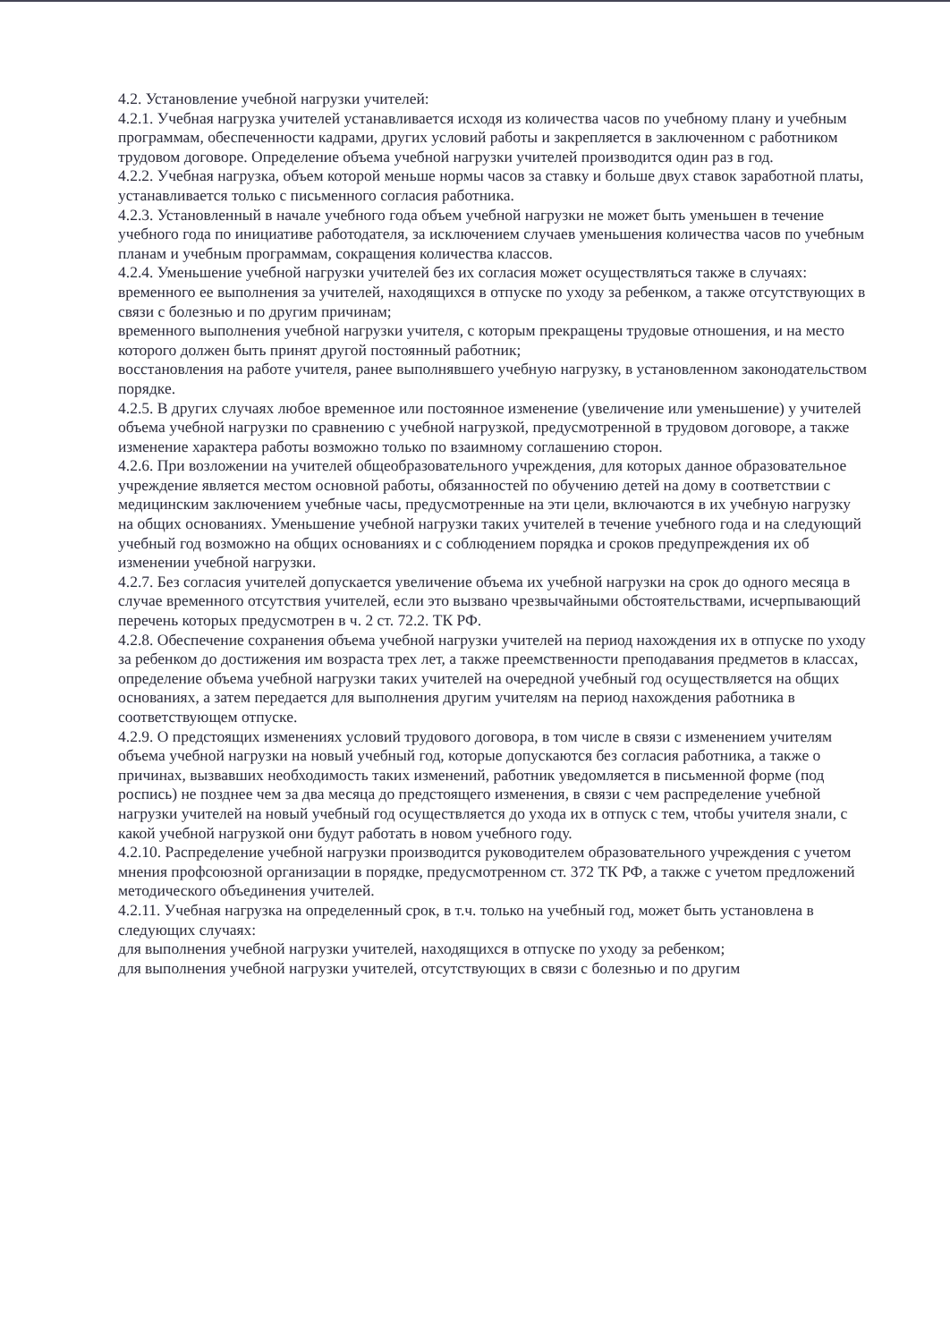4.2. Установление учебной нагрузки учителей:
4.2.1. Учебная нагрузка учителей устанавливается исходя из количества часов по учебному плану и учебным программам, обеспеченности кадрами, других условий работы и закрепляется в заключенном с работником трудовом договоре. Определение объема учебной нагрузки учителей производится один раз в год.
4.2.2. Учебная нагрузка, объем которой меньше нормы часов за ставку и больше двух ставок заработной платы, устанавливается только с письменного согласия работника.
4.2.3. Установленный в начале учебного года объем учебной нагрузки не может быть уменьшен в течение учебного года по инициативе работодателя, за исключением случаев уменьшения количества часов по учебным планам и учебным программам, сокращения количества классов.
4.2.4. Уменьшение учебной нагрузки учителей без их согласия может осуществляться также в случаях:
временного ее выполнения за учителей, находящихся в отпуске по уходу за ребенком, а также отсутствующих в связи с болезнью и по другим причинам;
временного выполнения учебной нагрузки учителя, с которым прекращены трудовые отношения, и на место которого должен быть принят другой постоянный работник;
восстановления на работе учителя, ранее выполнявшего учебную нагрузку, в установленном законодательством порядке.
4.2.5. В других случаях любое временное или постоянное изменение (увеличение или уменьшение) у учителей объема учебной нагрузки по сравнению с учебной нагрузкой, предусмотренной в трудовом договоре, а также изменение характера работы возможно только по взаимному соглашению сторон.
4.2.6. При возложении на учителей общеобразовательного учреждения, для которых данное образовательное учреждение является местом основной работы, обязанностей по обучению детей на дому в соответствии с медицинским заключением учебные часы, предусмотренные на эти цели, включаются в их учебную нагрузку на общих основаниях. Уменьшение учебной нагрузки таких учителей в течение учебного года и на следующий учебный год возможно на общих основаниях и с соблюдением порядка и сроков предупреждения их об изменении учебной нагрузки.
4.2.7. Без согласия учителей допускается увеличение объема их учебной нагрузки на срок до одного месяца в случае временного отсутствия учителей, если это вызвано чрезвычайными обстоятельствами, исчерпывающий перечень которых предусмотрен в ч. 2 ст. 72.2. ТК РФ.
4.2.8. Обеспечение сохранения объема учебной нагрузки учителей на период нахождения их в отпуске по уходу за ребенком до достижения им возраста трех лет, а также преемственности преподавания предметов в классах, определение объема учебной нагрузки таких учителей на очередной учебный год осуществляется на общих основаниях, а затем передается для выполнения другим учителям на период нахождения работника в соответствующем отпуске.
4.2.9. О предстоящих изменениях условий трудового договора, в том числе в связи с изменением учителям объема учебной нагрузки на новый учебный год, которые допускаются без согласия работника, а также о причинах, вызвавших необходимость таких изменений, работник уведомляется в письменной форме (под роспись) не позднее чем за два месяца до предстоящего изменения, в связи с чем распределение учебной нагрузки учителей на новый учебный год осуществляется до ухода их в отпуск с тем, чтобы учителя знали, с какой учебной нагрузкой они будут работать в новом учебного году.
4.2.10. Распределение учебной нагрузки производится руководителем образовательного учреждения с учетом мнения профсоюзной организации в порядке, предусмотренном ст. 372 ТК РФ, а также с учетом предложений методического объединения учителей.
4.2.11. Учебная нагрузка на определенный срок, в т.ч. только на учебный год, может быть установлена в следующих случаях:
для выполнения учебной нагрузки учителей, находящихся в отпуске по уходу за ребенком;
для выполнения учебной нагрузки учителей, отсутствующих в связи с болезнью и по другим